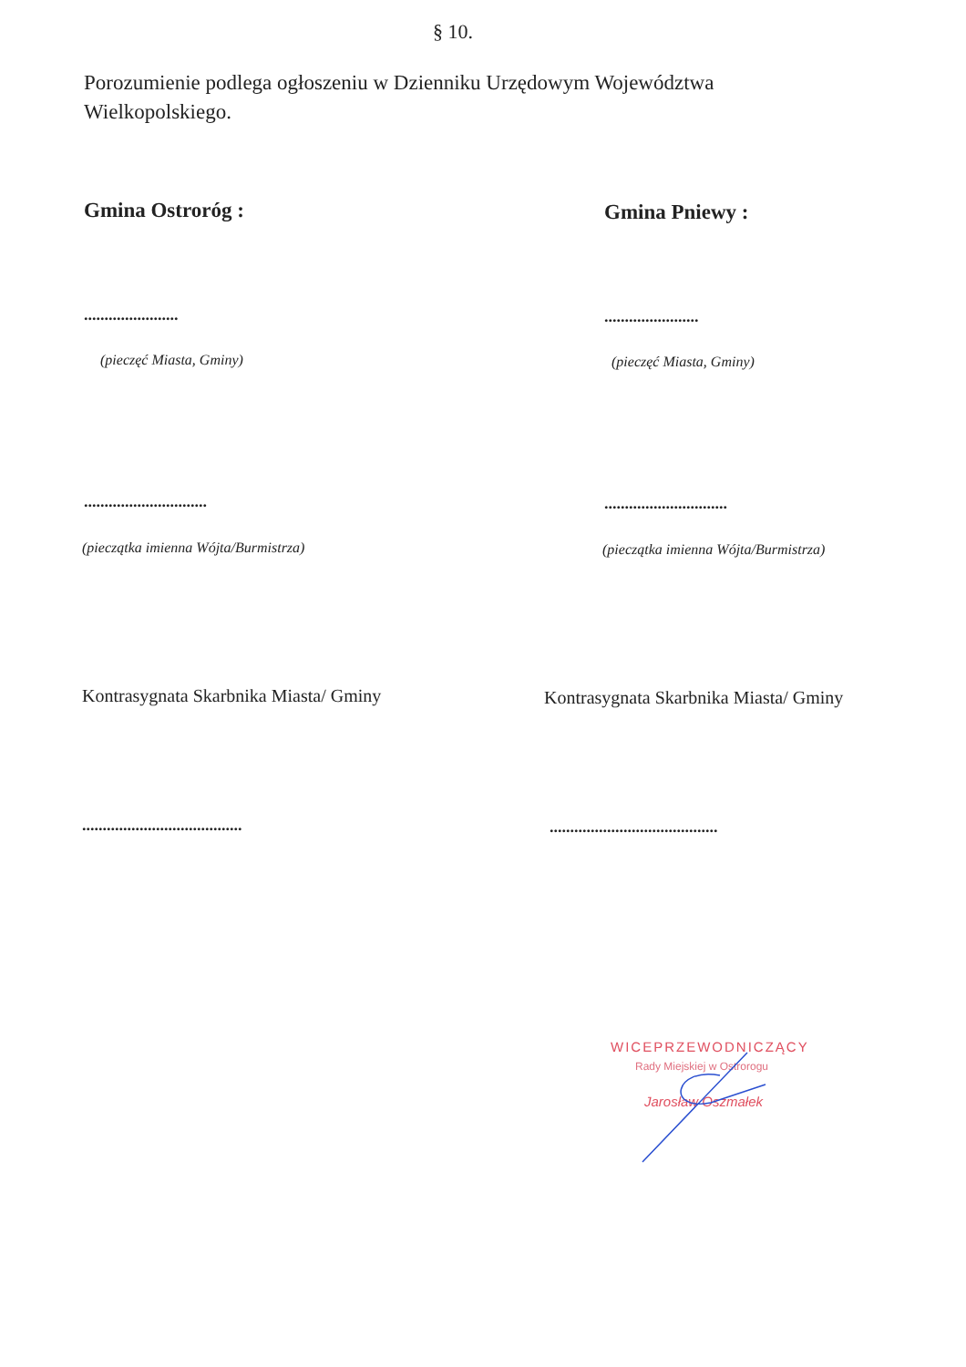§ 10.
Porozumienie podlega ogłoszeniu w Dzienniku Urzędowym Województwa Wielkopolskiego.
Gmina Ostroróg : Gmina Pniewy :
....................... .......................
(pieczęć Miasta, Gminy) (pieczęć Miasta, Gminy)
.............................. ..............................
(pieczątka imienna Wójta/Burmistrza)
(pieczątka imienna Wójta/Burmistrza)
Kontrasygnata Skarbnika Miasta/ Gminy
Kontrasygnata Skarbnika Miasta/ Gminy
.......................................
.........................................
WICEPRZEWODNICZĄCY
Rady Miejskiej w Ostrorogu
Jarosław Oszmałek